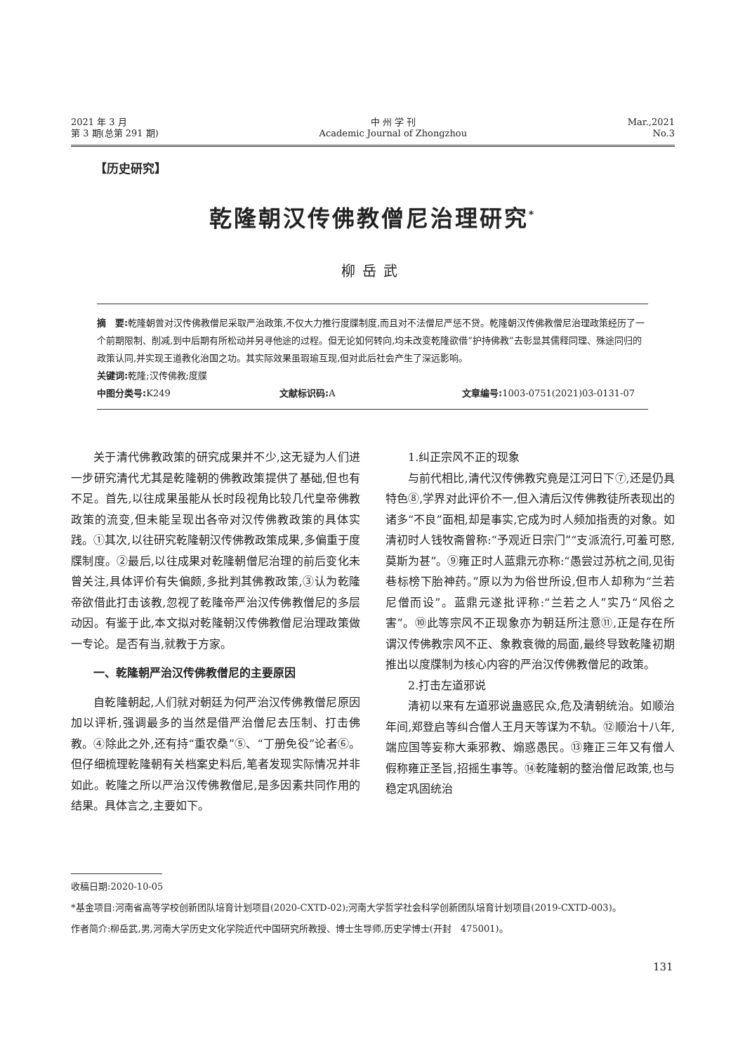2021 年 3 月
第 3 期(总第 291 期)
中 州 学 刊
Academic Journal of Zhongzhou
Mar.,2021
No.3
【历史研究】
乾隆朝汉传佛教僧尼治理研究<sup>*</sup>
柳岳武
摘　要: 乾隆朝曾对汉传佛教僧尼采取严治政策,不仅大力推行度牒制度,而且对不法僧尼严惩不贷。乾隆朝汉传佛教僧尼治理政策经历了一个前期限制、削减,到中后期有所松动并另寻他途的过程。但无论如何转向,均未改变乾隆欲借“护持佛教”去彰显其儒释同理、殊途同归的政策认同,并实现王道教化治国之功。其实际效果虽瑕瑜互现,但对此后社会产生了深远影响。
关键词: 乾隆;汉传佛教;度牒
中图分类号: K249 文献标识码: A 文章编号: 1003-0751(2021)03-0131-07
关于清代佛教政策的研究成果并不少,这无疑为人们进一步研究清代尤其是乾隆朝的佛教政策提供了基础,但也有不足。首先,以往成果虽能从长时段视角比较几代皇帝佛教政策的流变,但未能呈现出各帝对汉传佛教政策的具体实践。①其次,以往研究乾隆朝汉传佛教政策成果,多偏重于度牒制度。②最后,以往成果对乾隆朝僧尼治理的前后变化未曾关注,具体评价有失偏颇,多批判其佛教政策,③认为乾隆帝欲借此打击该教,忽视了乾隆帝严治汉传佛教僧尼的多层动因。有鉴于此,本文拟对乾隆朝汉传佛教僧尼治理政策做一专论。是否有当,就教于方家。
一、乾隆朝严治汉传佛教僧尼的主要原因
自乾隆朝起,人们就对朝廷为何严治汉传佛教僧尼原因加以评析,强调最多的当然是借严治僧尼去压制、打击佛教。④除此之外,还有持“重农桑”⑤、“丁册免役”论者⑥。但仔细梳理乾隆朝有关档案史料后,笔者发现实际情况并非如此。乾隆之所以严治汉传佛教僧尼,是多因素共同作用的结果。具体言之,主要如下。
1.纠正宗风不正的现象
与前代相比,清代汉传佛教究竟是江河日下⑦,还是仍具特色⑧,学界对此评价不一,但入清后汉传佛教徒所表现出的诸多“不良”面相,却是事实,它成为时人频加指责的对象。如清初时人钱牧斋曾称:“予观近日宗门”“支派流行,可羞可愍,莫斯为甚”。⑨雍正时人蓝鼎元亦称:“愚尝过苏杭之间,见街巷标榜下胎神药。”原以为为俗世所设,但市人却称为“兰若尼僧而设”。蓝鼎元遂批评称:“兰若之人”实乃“风俗之害”。⑩此等宗风不正现象亦为朝廷所注意⑪,正是存在所谓汉传佛教宗风不正、象教衰微的局面,最终导致乾隆初期推出以度牒制为核心内容的严治汉传佛教僧尼的政策。
2.打击左道邪说
清初以来有左道邪说蛊惑民众,危及清朝统治。如顺治年间,郑登启等纠合僧人王月天等谋为不轨。⑫顺治十八年,端应国等妄称大乘邪教、煽惑愚民。⑬雍正三年又有僧人假称雍正圣旨,招摇生事等。⑭乾隆朝的整治僧尼政策,也与稳定巩固统治
收稿日期:2020-10-05
*基金项目:河南省高等学校创新团队培育计划项目(2020-CXTD-02);河南大学哲学社会科学创新团队培育计划项目(2019-CXTD-003)。
作者简介:柳岳武,男,河南大学历史文化学院近代中国研究所教授、博士生导师,历史学博士(开封　475001)。
131